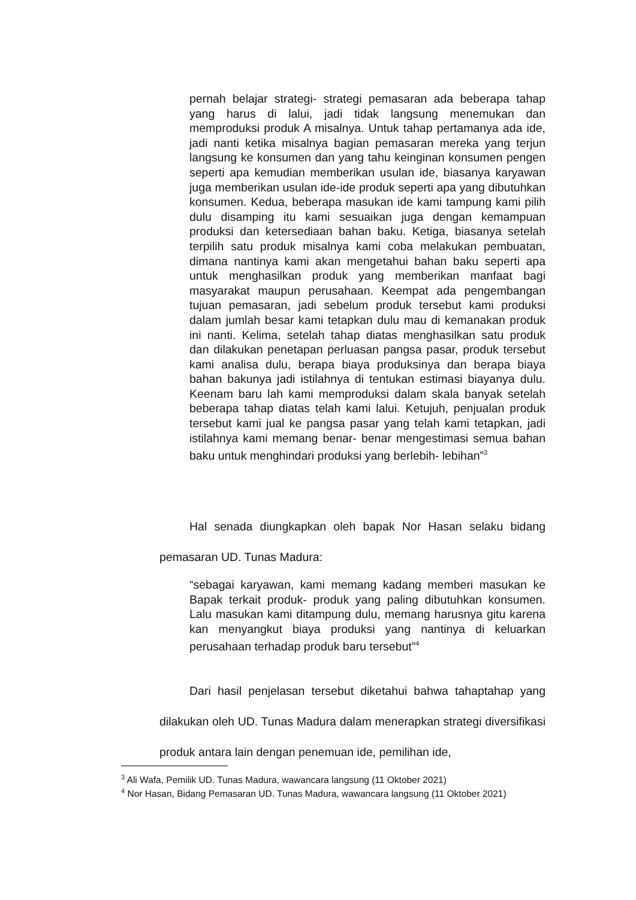pernah belajar strategi- strategi pemasaran ada beberapa tahap yang harus di lalui, jadi tidak langsung menemukan dan memproduksi produk A misalnya. Untuk tahap pertamanya ada ide, jadi nanti ketika misalnya bagian pemasaran mereka yang terjun langsung ke konsumen dan yang tahu keinginan konsumen pengen seperti apa kemudian memberikan usulan ide, biasanya karyawan juga memberikan usulan ide-ide produk seperti apa yang dibutuhkan konsumen. Kedua, beberapa masukan ide kami tampung kami pilih dulu disamping itu kami sesuaikan juga dengan kemampuan produksi dan ketersediaan bahan baku. Ketiga, biasanya setelah terpilih satu produk misalnya kami coba melakukan pembuatan, dimana nantinya kami akan mengetahui bahan baku seperti apa untuk menghasilkan produk yang memberikan manfaat bagi masyarakat maupun perusahaan. Keempat ada pengembangan tujuan pemasaran, jadi sebelum produk tersebut kami produksi dalam jumlah besar kami tetapkan dulu mau di kemanakan produk ini nanti. Kelima, setelah tahap diatas menghasilkan satu produk dan dilakukan penetapan perluasan pangsa pasar, produk tersebut kami analisa dulu, berapa biaya produksinya dan berapa biaya bahan bakunya jadi istilahnya di tentukan estimasi biayanya dulu. Keenam baru lah kami memproduksi dalam skala banyak setelah beberapa tahap diatas telah kami lalui. Ketujuh, penjualan produk tersebut kami jual ke pangsa pasar yang telah kami tetapkan, jadi istilahnya kami memang benar- benar mengestimasi semua bahan baku untuk menghindari produksi yang berlebih- lebihan”<sup>3</sup>
Hal senada diungkapkan oleh bapak Nor Hasan selaku bidang pemasaran UD. Tunas Madura:
“sebagai karyawan, kami memang kadang memberi masukan ke Bapak terkait produk- produk yang paling dibutuhkan konsumen. Lalu masukan kami ditampung dulu, memang harusnya gitu karena kan menyangkut biaya produksi yang nantinya di keluarkan perusahaan terhadap produk baru tersebut”<sup>4</sup>
Dari hasil penjelasan tersebut diketahui bahwa tahaptahap yang dilakukan oleh UD. Tunas Madura dalam menerapkan strategi diversifikasi produk antara lain dengan penemuan ide, pemilihan ide,
<sup>3</sup> Ali Wafa, Pemilik UD. Tunas Madura, wawancara langsung (11 Oktober 2021)
<sup>4</sup> Nor Hasan, Bidang Pemasaran UD. Tunas Madura, wawancara langsung (11 Oktober 2021)